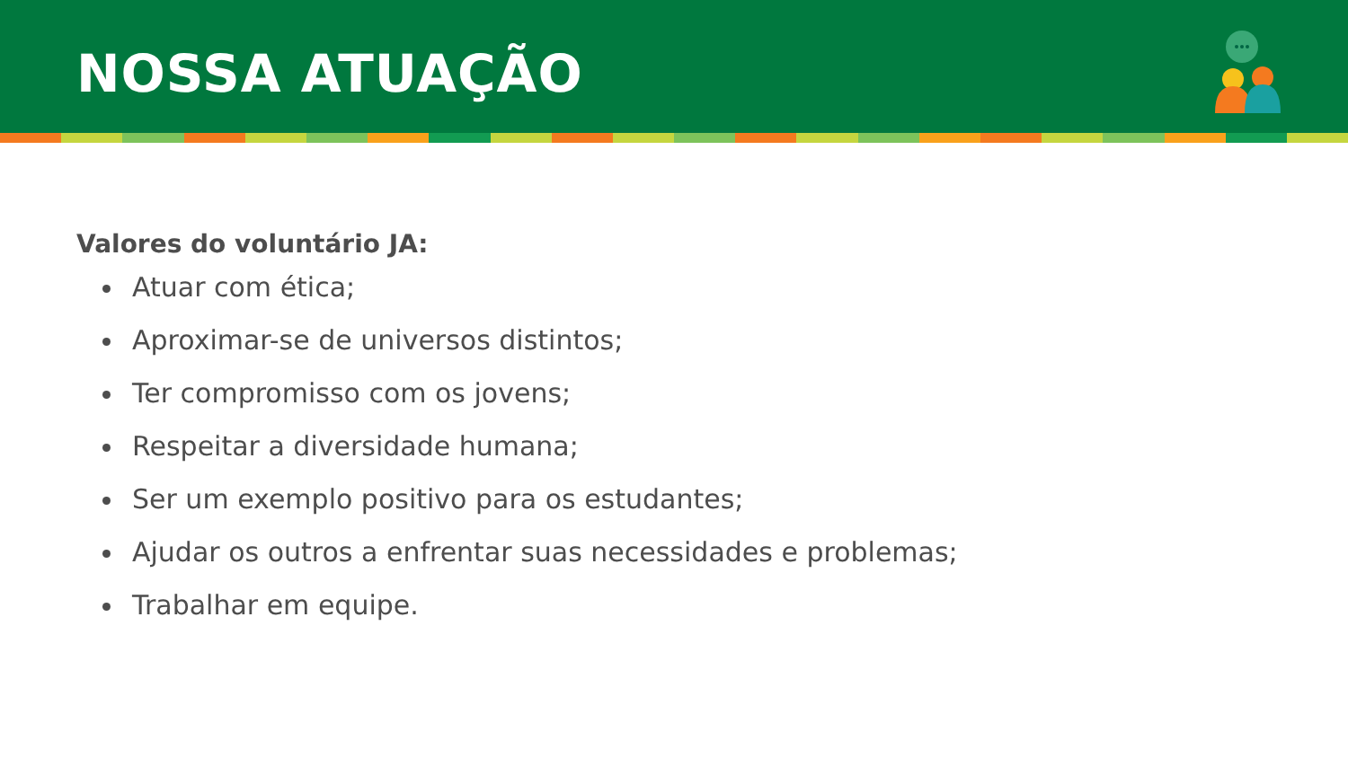NOSSA ATUAÇÃO
Valores do voluntário JA:
Atuar com ética;
Aproximar-se de universos distintos;
Ter compromisso com os jovens;
Respeitar a diversidade humana;
Ser um exemplo positivo para os estudantes;
Ajudar os outros a enfrentar suas necessidades e problemas;
Trabalhar em equipe.